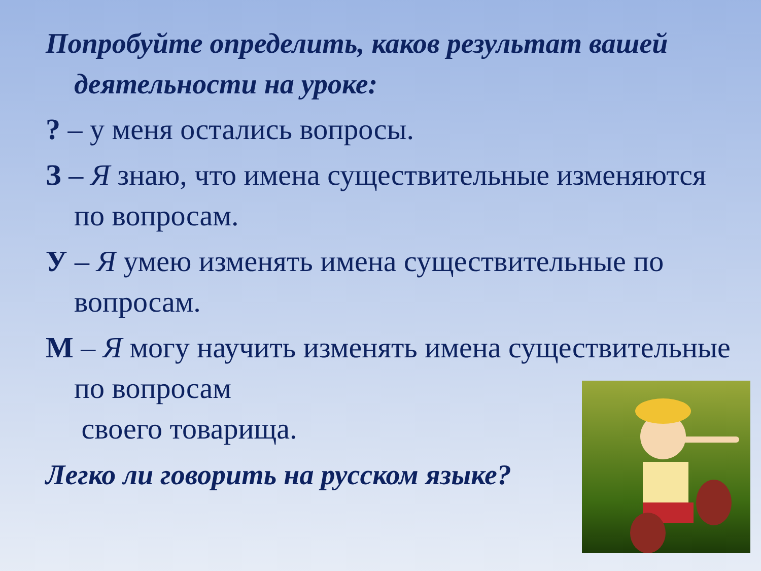Попробуйте определить, каков результат вашей деятельности на уроке:
? – у меня остались вопросы.
З – Я знаю, что имена существительные изменяются по вопросам.
У – Я умею изменять имена существительные по вопросам.
М – Я могу научить изменять имена существительные по вопросам
своего товарища.
Легко ли говорить на русском языке?